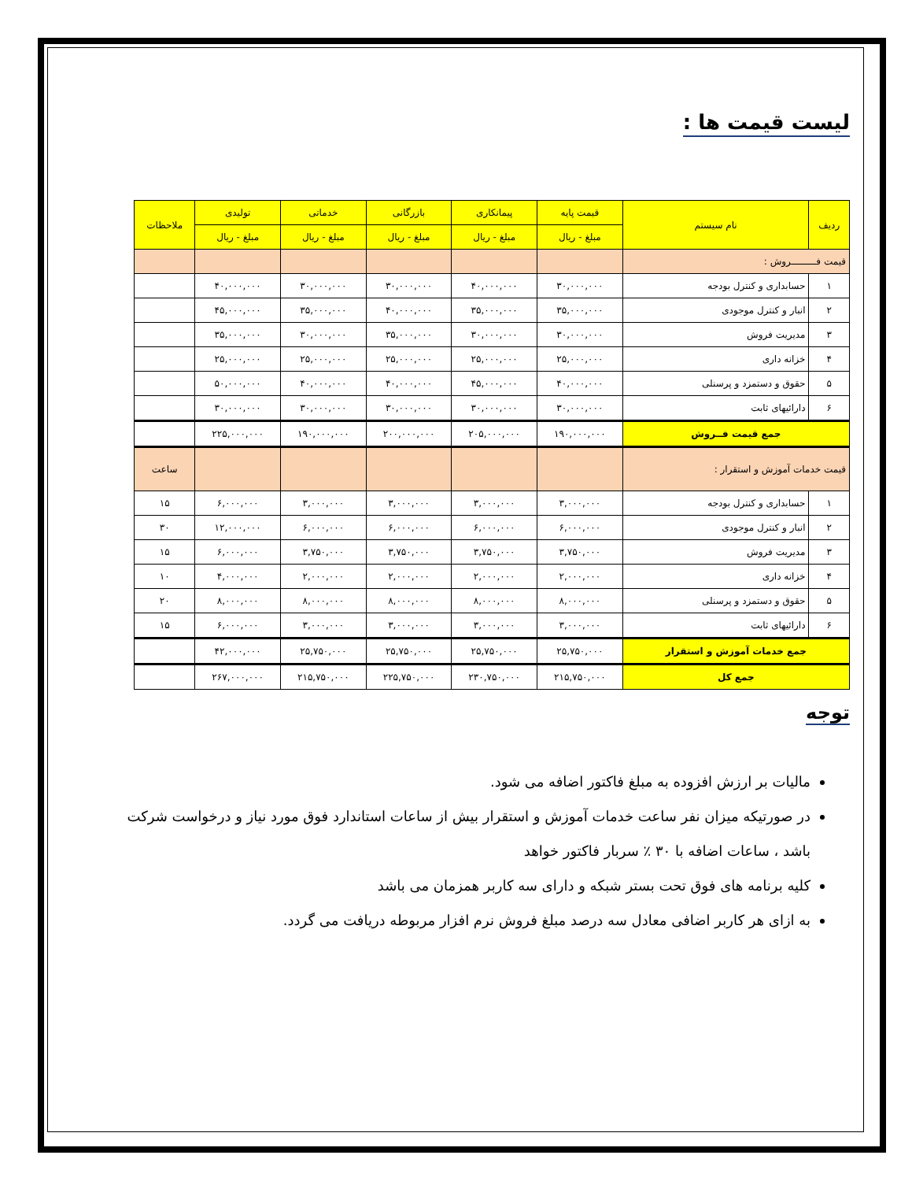لیست قیمت ها :
| ردیف | نام سیستم | قیمت پایه | پیمانکاری | بازرگانی | خدماتی | تولیدی | ملاحظات |
| --- | --- | --- | --- | --- | --- | --- | --- |
| | | مبلغ - ریال | مبلغ - ریال | مبلغ - ریال | مبلغ - ریال | مبلغ - ریال | |
| قیمت فـــــــــروش : | | | | | | | |
| ۱ | حسابداری و کنترل بودجه | ۳۰,۰۰۰,۰۰۰ | ۴۰,۰۰۰,۰۰۰ | ۳۰,۰۰۰,۰۰۰ | ۳۰,۰۰۰,۰۰۰ | ۴۰,۰۰۰,۰۰۰ | |
| ۲ | انبار و کنترل موجودی | ۳۵,۰۰۰,۰۰۰ | ۳۵,۰۰۰,۰۰۰ | ۴۰,۰۰۰,۰۰۰ | ۳۵,۰۰۰,۰۰۰ | ۴۵,۰۰۰,۰۰۰ | |
| ۳ | مدیریت فروش | ۳۰,۰۰۰,۰۰۰ | ۳۰,۰۰۰,۰۰۰ | ۳۵,۰۰۰,۰۰۰ | ۳۰,۰۰۰,۰۰۰ | ۳۵,۰۰۰,۰۰۰ | |
| ۴ | خزانه داری | ۲۵,۰۰۰,۰۰۰ | ۲۵,۰۰۰,۰۰۰ | ۲۵,۰۰۰,۰۰۰ | ۲۵,۰۰۰,۰۰۰ | ۲۵,۰۰۰,۰۰۰ | |
| ۵ | حقوق و دستمزد و پرسنلی | ۴۰,۰۰۰,۰۰۰ | ۴۵,۰۰۰,۰۰۰ | ۴۰,۰۰۰,۰۰۰ | ۴۰,۰۰۰,۰۰۰ | ۵۰,۰۰۰,۰۰۰ | |
| ۶ | دارائیهای ثابت | ۳۰,۰۰۰,۰۰۰ | ۳۰,۰۰۰,۰۰۰ | ۳۰,۰۰۰,۰۰۰ | ۳۰,۰۰۰,۰۰۰ | ۳۰,۰۰۰,۰۰۰ | |
| جمع قیمت فــروش | | ۱۹۰,۰۰۰,۰۰۰ | ۲۰۵,۰۰۰,۰۰۰ | ۲۰۰,۰۰۰,۰۰۰ | ۱۹۰,۰۰۰,۰۰۰ | ۲۲۵,۰۰۰,۰۰۰ | |
| قیمت خدمات آموزش و استقرار : | | | | | | | ساعت |
| ۱ | حسابداری و کنترل بودجه | ۳,۰۰۰,۰۰۰ | ۳,۰۰۰,۰۰۰ | ۳,۰۰۰,۰۰۰ | ۳,۰۰۰,۰۰۰ | ۶,۰۰۰,۰۰۰ | ۱۵ |
| ۲ | انبار و کنترل موجودی | ۶,۰۰۰,۰۰۰ | ۶,۰۰۰,۰۰۰ | ۶,۰۰۰,۰۰۰ | ۶,۰۰۰,۰۰۰ | ۱۲,۰۰۰,۰۰۰ | ۳۰ |
| ۳ | مدیریت فروش | ۳,۷۵۰,۰۰۰ | ۳,۷۵۰,۰۰۰ | ۳,۷۵۰,۰۰۰ | ۳,۷۵۰,۰۰۰ | ۶,۰۰۰,۰۰۰ | ۱۵ |
| ۴ | خزانه داری | ۲,۰۰۰,۰۰۰ | ۲,۰۰۰,۰۰۰ | ۲,۰۰۰,۰۰۰ | ۲,۰۰۰,۰۰۰ | ۴,۰۰۰,۰۰۰ | ۱۰ |
| ۵ | حقوق و دستمزد و پرسنلی | ۸,۰۰۰,۰۰۰ | ۸,۰۰۰,۰۰۰ | ۸,۰۰۰,۰۰۰ | ۸,۰۰۰,۰۰۰ | ۸,۰۰۰,۰۰۰ | ۲۰ |
| ۶ | دارائیهای ثابت | ۳,۰۰۰,۰۰۰ | ۳,۰۰۰,۰۰۰ | ۳,۰۰۰,۰۰۰ | ۳,۰۰۰,۰۰۰ | ۶,۰۰۰,۰۰۰ | ۱۵ |
| جمع خدمات آموزش و استقرار | | ۲۵,۷۵۰,۰۰۰ | ۲۵,۷۵۰,۰۰۰ | ۲۵,۷۵۰,۰۰۰ | ۲۵,۷۵۰,۰۰۰ | ۴۲,۰۰۰,۰۰۰ | |
| جمع کل | | ۲۱۵,۷۵۰,۰۰۰ | ۲۳۰,۷۵۰,۰۰۰ | ۲۲۵,۷۵۰,۰۰۰ | ۲۱۵,۷۵۰,۰۰۰ | ۲۶۷,۰۰۰,۰۰۰ | |
توجه
مالیات بر ارزش افزوده به مبلغ فاکتور اضافه می شود.
در صورتیکه میزان نفر ساعت خدمات آموزش و استقرار بیش از ساعات استاندارد فوق مورد نیاز و درخواست شرکت باشد ، ساعات اضافه با ۳۰ ٪ سربار فاکتور خواهد
کلیه برنامه های فوق تحت بستر شبکه و دارای سه کاربر همزمان می باشد
به ازای هر کاربر اضافی معادل سه درصد مبلغ فروش نرم افزار مربوطه دریافت می گردد.